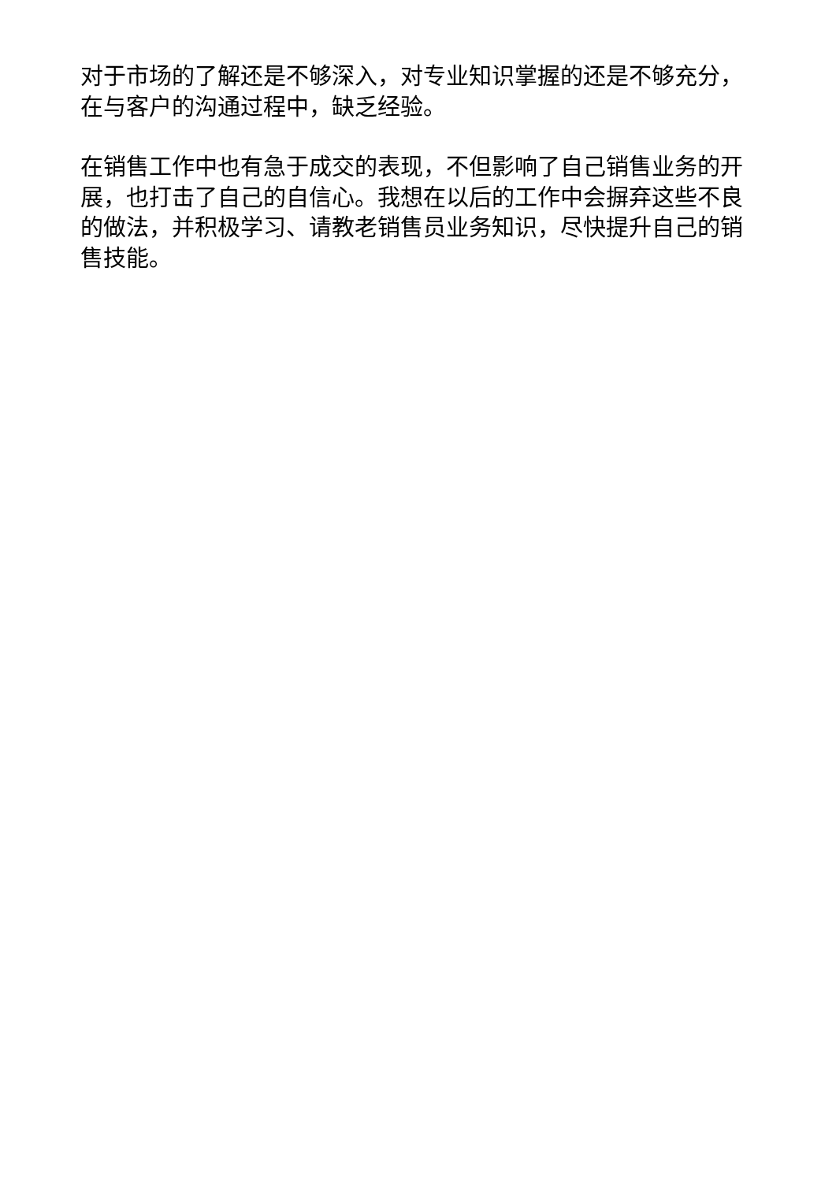对于市场的了解还是不够深入，对专业知识掌握的还是不够充分，在与客户的沟通过程中，缺乏经验。
在销售工作中也有急于成交的表现，不但影响了自己销售业务的开展，也打击了自己的自信心。我想在以后的工作中会摒弃这些不良的做法，并积极学习、请教老销售员业务知识，尽快提升自己的销售技能。